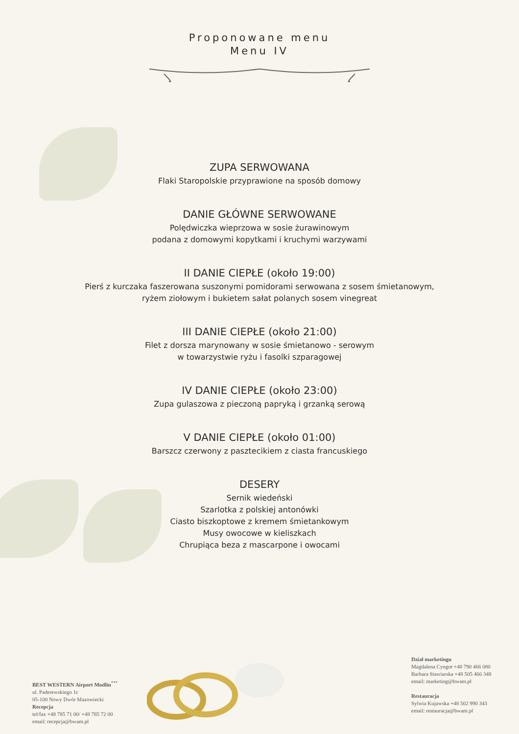Proponowane menu
Menu IV
ZUPA SERWOWANA
Flaki Staropolskie przyprawione na sposób domowy
DANIE GŁÓWNE SERWOWANE
Polędwiczka wieprzowa w sosie żurawinowym
podana z domowymi kopytkami i kruchymi warzywami
II DANIE CIEPŁE (około 19:00)
Pierś z kurczaka faszerowana suszonymi pomidorami serwowana z sosem śmietanowym,
ryżem ziołowym i bukietem sałat polanych sosem vinegreat
III DANIE CIEPŁE (około 21:00)
Filet z dorsza marynowany w sosie śmietanowo - serowym
w towarzystwie ryżu i fasolki szparagowej
IV DANIE CIEPŁE (około 23:00)
Zupa gulaszowa z pieczoną papryką i grzanką serową
V DANIE CIEPŁE (około 01:00)
Barszcz czerwony z pasztecikiem z ciasta francuskiego
DESERY
Sernik wiedeński
Szarlotka z polskiej antonówki
Ciasto biszkoptowe z kremem śmietankowym
Musy owocowe w kieliszkach
Chrupiąca beza z mascarpone i owocami
BEST WESTERN Airport Modlin<sup>***</sup>
ul. Paderewskiego 1c
05-100 Nowy Dwór Mazowiecki
Recepcja
tel/fax +48 785 71 00/ +48 785 72 00
email: recepcja@bwam.pl
Dział marketingu
Magdalena Cyngot +48 790 466 080
Barbara Stawiarska +48 505 466 348
email: marketing@bwam.pl
Restauracja
Sylwia Kujawska +48 502 990 343
email: restauracja@bwam.pl